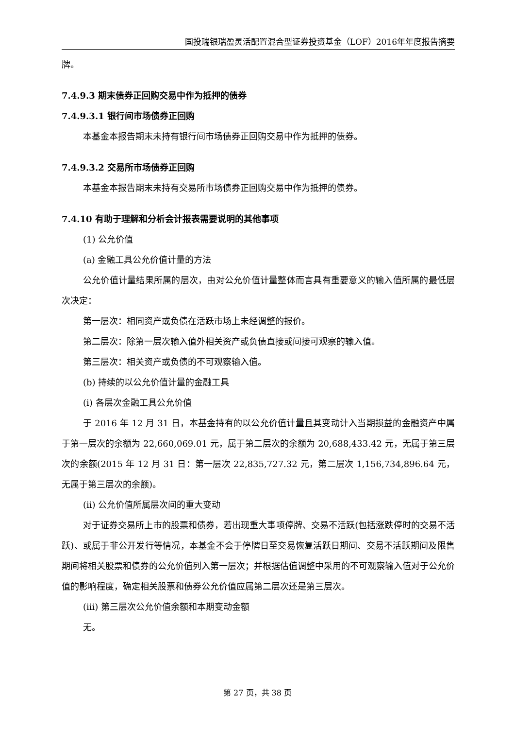国投瑞银瑞盈灵活配置混合型证券投资基金（LOF）2016年年度报告摘要
牌。
7.4.9.3 期末债券正回购交易中作为抵押的债券
7.4.9.3.1 银行间市场债券正回购
本基金本报告期末未持有银行间市场债券正回购交易中作为抵押的债券。
7.4.9.3.2 交易所市场债券正回购
本基金本报告期末未持有交易所市场债券正回购交易中作为抵押的债券。
7.4.10 有助于理解和分析会计报表需要说明的其他事项
(1) 公允价值
(a) 金融工具公允价值计量的方法
公允价值计量结果所属的层次，由对公允价值计量整体而言具有重要意义的输入值所属的最低层次决定：
第一层次：相同资产或负债在活跃市场上未经调整的报价。
第二层次：除第一层次输入值外相关资产或负债直接或间接可观察的输入值。
第三层次：相关资产或负债的不可观察输入值。
(b) 持续的以公允价值计量的金融工具
(i) 各层次金融工具公允价值
于 2016 年 12 月 31 日，本基金持有的以公允价值计量且其变动计入当期损益的金融资产中属于第一层次的余额为 22,660,069.01 元，属于第二层次的余额为 20,688,433.42 元，无属于第三层次的余额(2015 年 12 月 31 日：第一层次 22,835,727.32 元，第二层次 1,156,734,896.64 元，无属于第三层次的余额)。
(ii) 公允价值所属层次间的重大变动
对于证券交易所上市的股票和债券，若出现重大事项停牌、交易不活跃(包括涨跌停时的交易不活跃)、或属于非公开发行等情况，本基金不会于停牌日至交易恢复活跃日期间、交易不活跃期间及限售期间将相关股票和债券的公允价值列入第一层次；并根据估值调整中采用的不可观察输入值对于公允价值的影响程度，确定相关股票和债券公允价值应属第二层次还是第三层次。
(iii) 第三层次公允价值余额和本期变动金额
无。
第 27 页，共 38 页